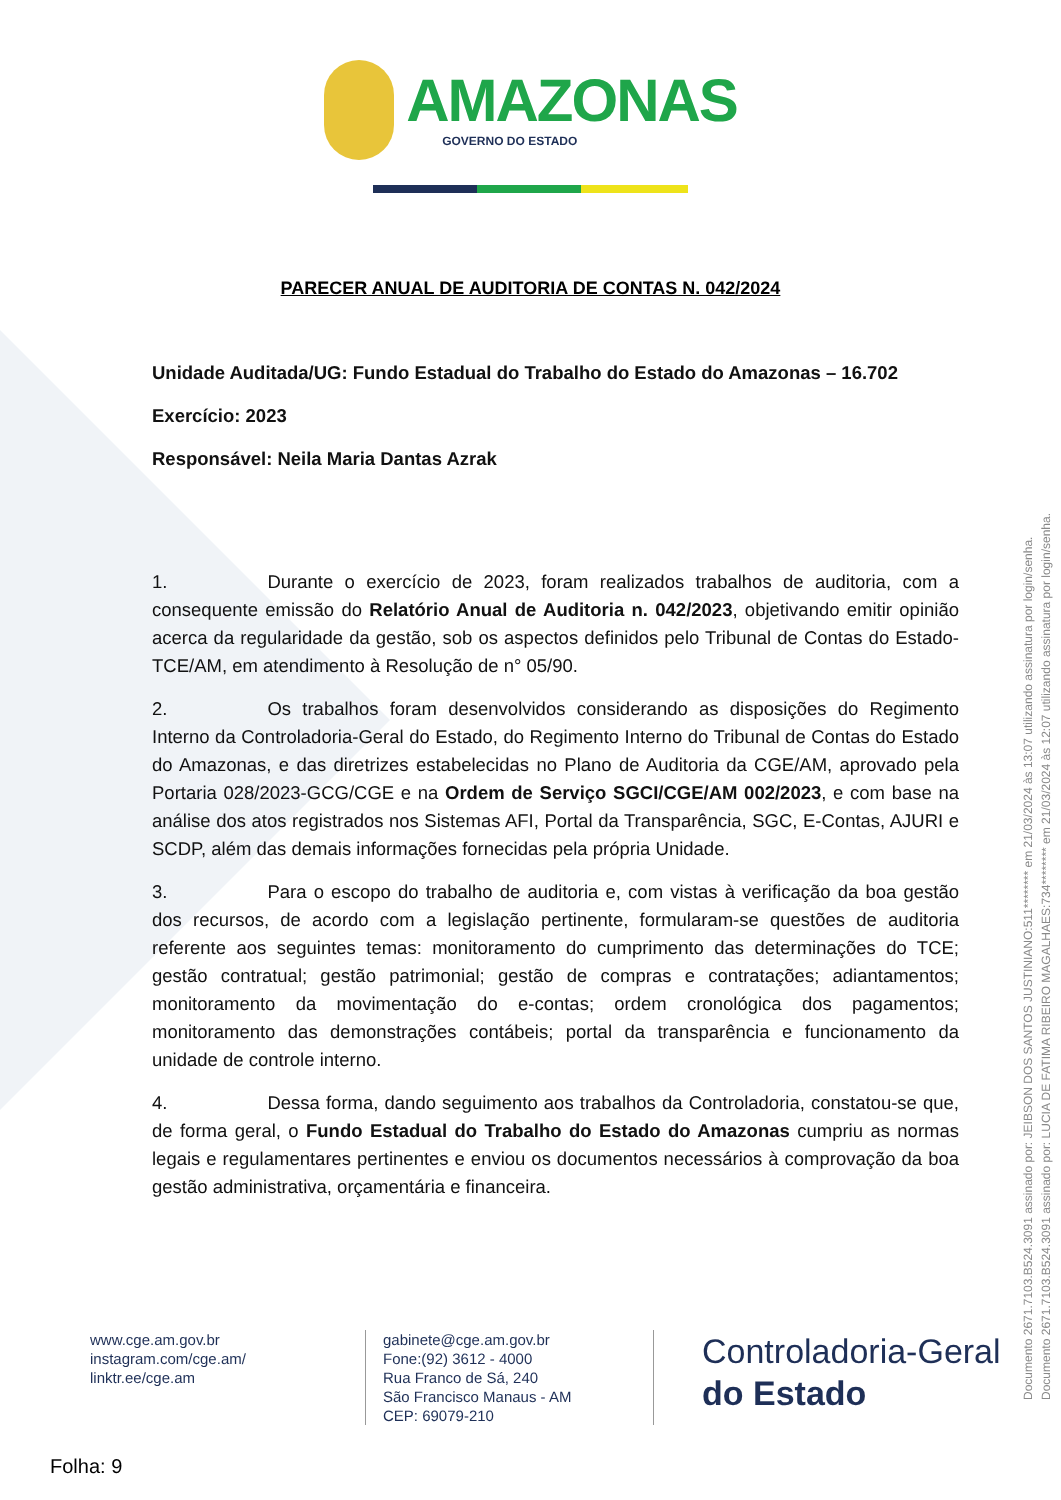AMAZONAS GOVERNO DO ESTADO
PARECER ANUAL DE AUDITORIA DE CONTAS N. 042/2024
Unidade Auditada/UG: Fundo Estadual do Trabalho do Estado do Amazonas – 16.702
Exercício: 2023
Responsável: Neila Maria Dantas Azrak
1. Durante o exercício de 2023, foram realizados trabalhos de auditoria, com a consequente emissão do Relatório Anual de Auditoria n. 042/2023, objetivando emitir opinião acerca da regularidade da gestão, sob os aspectos definidos pelo Tribunal de Contas do Estado-TCE/AM, em atendimento à Resolução de n° 05/90.
2. Os trabalhos foram desenvolvidos considerando as disposições do Regimento Interno da Controladoria-Geral do Estado, do Regimento Interno do Tribunal de Contas do Estado do Amazonas, e das diretrizes estabelecidas no Plano de Auditoria da CGE/AM, aprovado pela Portaria 028/2023-GCG/CGE e na Ordem de Serviço SGCI/CGE/AM 002/2023, e com base na análise dos atos registrados nos Sistemas AFI, Portal da Transparência, SGC, E-Contas, AJURI e SCDP, além das demais informações fornecidas pela própria Unidade.
3. Para o escopo do trabalho de auditoria e, com vistas à verificação da boa gestão dos recursos, de acordo com a legislação pertinente, formularam-se questões de auditoria referente aos seguintes temas: monitoramento do cumprimento das determinações do TCE; gestão contratual; gestão patrimonial; gestão de compras e contratações; adiantamentos; monitoramento da movimentação do e-contas; ordem cronológica dos pagamentos; monitoramento das demonstrações contábeis; portal da transparência e funcionamento da unidade de controle interno.
4. Dessa forma, dando seguimento aos trabalhos da Controladoria, constatou-se que, de forma geral, o Fundo Estadual do Trabalho do Estado do Amazonas cumpriu as normas legais e regulamentares pertinentes e enviou os documentos necessários à comprovação da boa gestão administrativa, orçamentária e financeira.
www.cge.am.gov.br
instagram.com/cge.am/
linktr.ee/cge.am
gabinete@cge.am.gov.br
Fone:(92) 3612 - 4000
Rua Franco de Sá, 240
São Francisco Manaus - AM
CEP: 69079-210
Controladoria-Geral
do Estado
Folha: 9
Documento 2671.7103.B524.3091 assinado por: JEIBSON DOS SANTOS JUSTINIANO:511******** em 21/03/2024 às 13:07 utilizando assinatura por login/senha.
Documento 2671.7103.B524.3091 assinado por: LUCIA DE FATIMA RIBEIRO MAGALHAES:734******** em 21/03/2024 às 12:07 utilizando assinatura por login/senha.